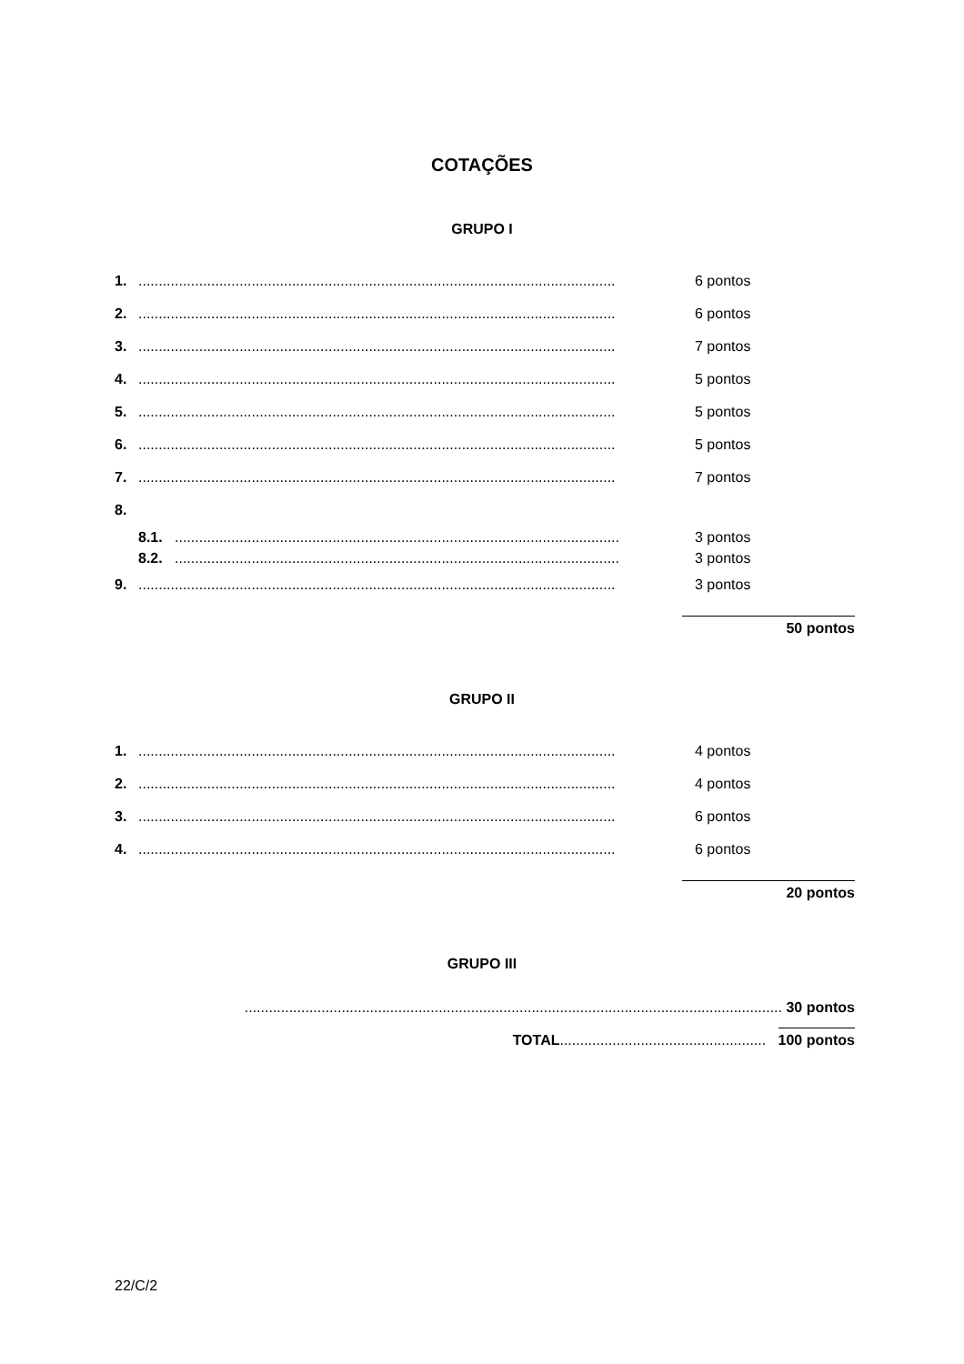COTAÇÕES
GRUPO I
| 1. | ...................................................................................................................... | 6 pontos |
| 2. | ...................................................................................................................... | 6 pontos |
| 3. | ...................................................................................................................... | 7 pontos |
| 4. | ...................................................................................................................... | 5 pontos |
| 5. | ...................................................................................................................... | 5 pontos |
| 6. | ...................................................................................................................... | 5 pontos |
| 7. | ...................................................................................................................... | 7 pontos |
| 8. | | |
| | 8.1. .............................................................................................................. | 3 pontos |
| | 8.2. .............................................................................................................. | 3 pontos |
| 9. | ...................................................................................................................... | 3 pontos |
50 pontos
GRUPO II
| 1. | ...................................................................................................................... | 4 pontos |
| 2. | ...................................................................................................................... | 4 pontos |
| 3. | ...................................................................................................................... | 6 pontos |
| 4. | ...................................................................................................................... | 6 pontos |
20 pontos
GRUPO III
..................................................................................................................................... 30 pontos
TOTAL................................................... 100 pontos
22/C/2